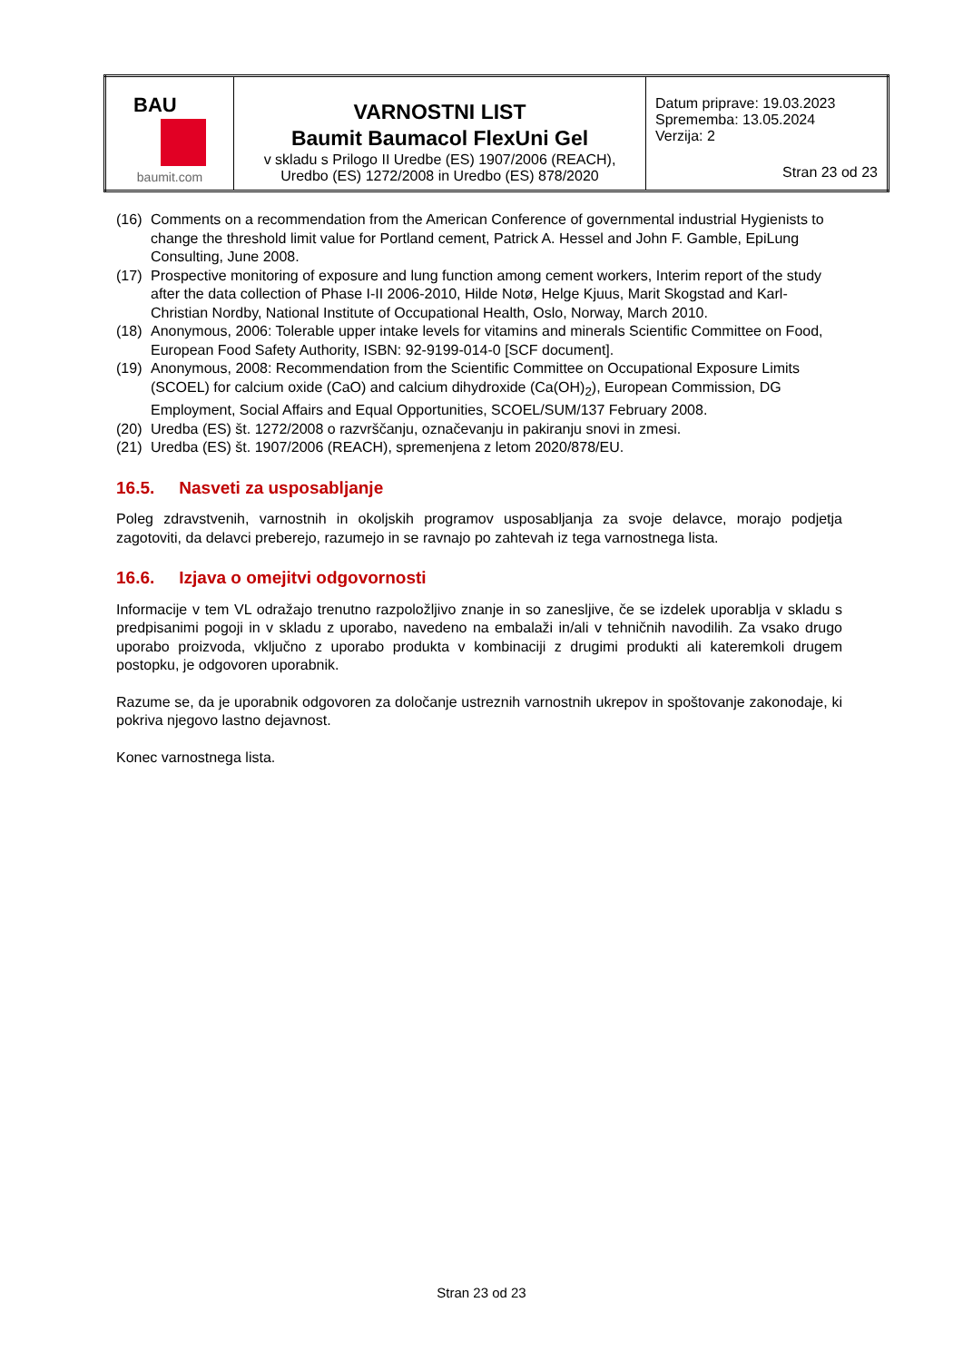| BAU baumit.com | VARNOSTNI LIST Baumit Baumacol FlexUni Gel v skladu s Prilogo II Uredbe (ES) 1907/2006 (REACH), Uredbo (ES) 1272/2008 in Uredbo (ES) 878/2020 | Datum priprave: 19.03.2023 Sprememba: 13.05.2024 Verzija: 2 Stran 23 od 23 |
(16) Comments on a recommendation from the American Conference of governmental industrial Hygienists to change the threshold limit value for Portland cement, Patrick A. Hessel and John F. Gamble, EpiLung Consulting, June 2008.
(17) Prospective monitoring of exposure and lung function among cement workers, Interim report of the study after the data collection of Phase I-II 2006-2010, Hilde Notø, Helge Kjuus, Marit Skogstad and Karl-Christian Nordby, National Institute of Occupational Health, Oslo, Norway, March 2010.
(18) Anonymous, 2006: Tolerable upper intake levels for vitamins and minerals Scientific Committee on Food, European Food Safety Authority, ISBN: 92-9199-014-0 [SCF document].
(19) Anonymous, 2008: Recommendation from the Scientific Committee on Occupational Exposure Limits (SCOEL) for calcium oxide (CaO) and calcium dihydroxide (Ca(OH)<sub>2</sub>), European Commission, DG Employment, Social Affairs and Equal Opportunities, SCOEL/SUM/137 February 2008.
(20) Uredba (ES) št. 1272/2008 o razvrščanju, označevanju in pakiranju snovi in zmesi.
(21) Uredba (ES) št. 1907/2006 (REACH), spremenjena z letom 2020/878/EU.
16.5. Nasveti za usposabljanje
Poleg zdravstvenih, varnostnih in okoljskih programov usposabljanja za svoje delavce, morajo podjetja zagotoviti, da delavci preberejo, razumejo in se ravnajo po zahtevah iz tega varnostnega lista.
16.6. Izjava o omejitvi odgovornosti
Informacije v tem VL odražajo trenutno razpoložljivo znanje in so zanesljive, če se izdelek uporablja v skladu s predpisanimi pogoji in v skladu z uporabo, navedeno na embalaži in/ali v tehničnih navodilih. Za vsako drugo uporabo proizvoda, vključno z uporabo produkta v kombinaciji z drugimi produkti ali kateremkoli drugem postopku, je odgovoren uporabnik.
Razume se, da je uporabnik odgovoren za določanje ustreznih varnostnih ukrepov in spoštovanje zakonodaje, ki pokriva njegovo lastno dejavnost.
Konec varnostnega lista.
Stran 23 od 23